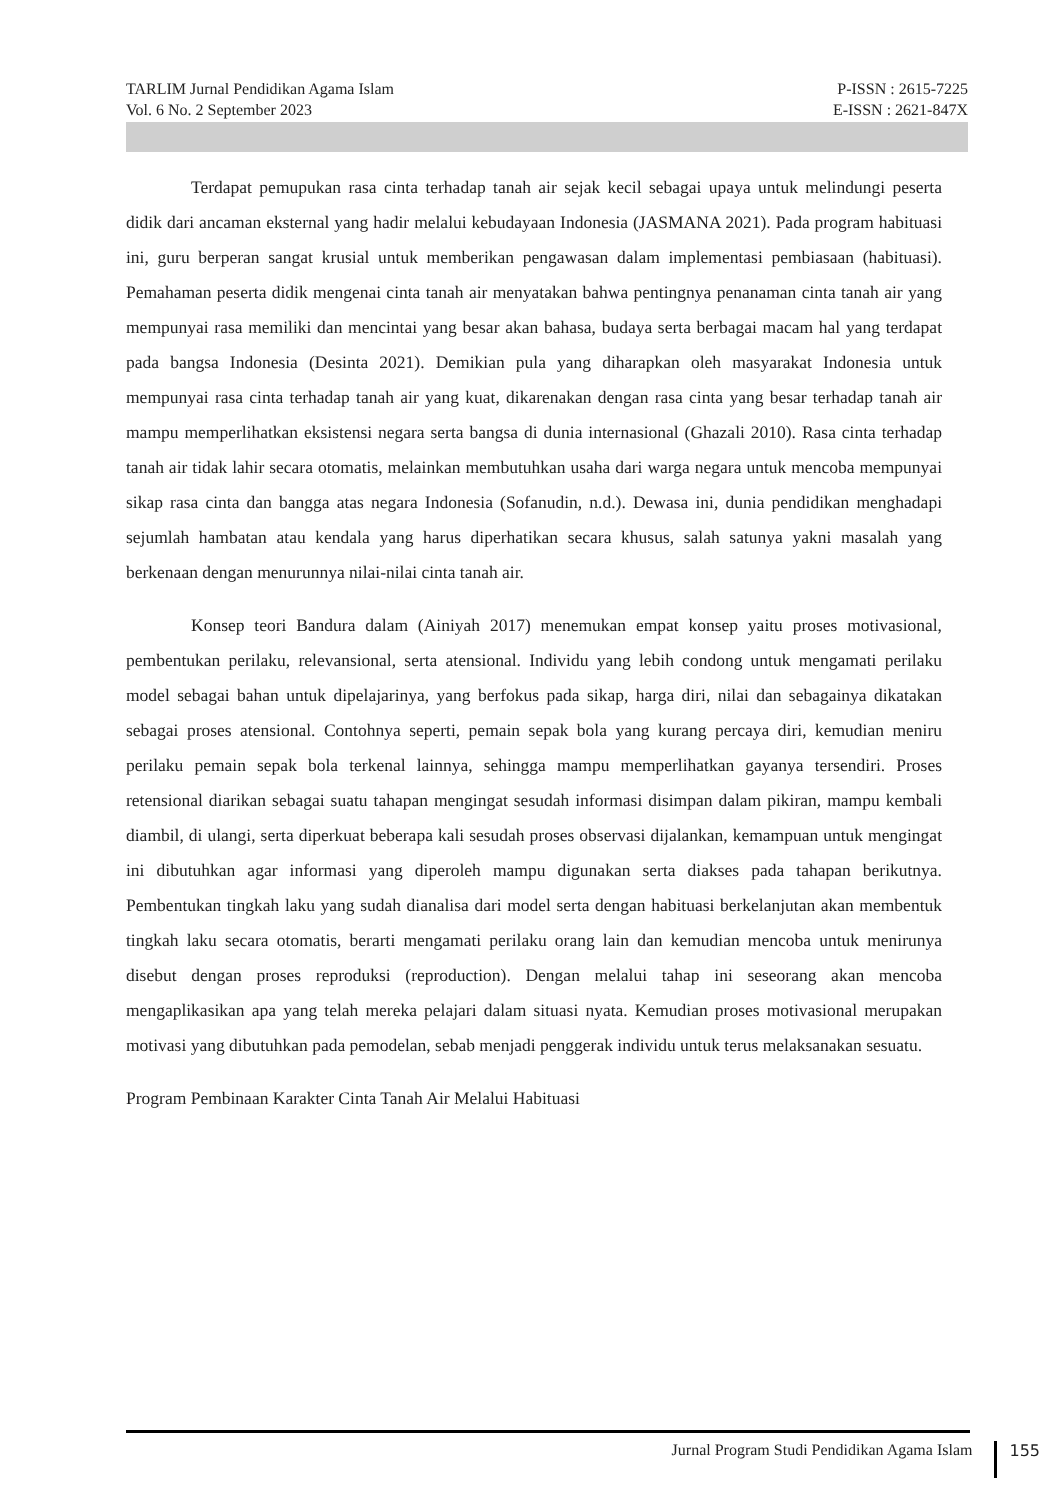TARLIM Jurnal Pendidikan Agama Islam P-ISSN : 2615-7225
Vol. 6 No. 2 September 2023 E-ISSN : 2621-847X
Terdapat pemupukan rasa cinta terhadap tanah air sejak kecil sebagai upaya untuk melindungi peserta didik dari ancaman eksternal yang hadir melalui kebudayaan Indonesia (JASMANA 2021). Pada program habituasi ini, guru berperan sangat krusial untuk memberikan pengawasan dalam implementasi pembiasaan (habituasi). Pemahaman peserta didik mengenai cinta tanah air menyatakan bahwa pentingnya penanaman cinta tanah air yang mempunyai rasa memiliki dan mencintai yang besar akan bahasa, budaya serta berbagai macam hal yang terdapat pada bangsa Indonesia (Desinta 2021). Demikian pula yang diharapkan oleh masyarakat Indonesia untuk mempunyai rasa cinta terhadap tanah air yang kuat, dikarenakan dengan rasa cinta yang besar terhadap tanah air mampu memperlihatkan eksistensi negara serta bangsa di dunia internasional (Ghazali 2010). Rasa cinta terhadap tanah air tidak lahir secara otomatis, melainkan membutuhkan usaha dari warga negara untuk mencoba mempunyai sikap rasa cinta dan bangga atas negara Indonesia (Sofanudin, n.d.). Dewasa ini, dunia pendidikan menghadapi sejumlah hambatan atau kendala yang harus diperhatikan secara khusus, salah satunya yakni masalah yang berkenaan dengan menurunnya nilai-nilai cinta tanah air.
Konsep teori Bandura dalam (Ainiyah 2017) menemukan empat konsep yaitu proses motivasional, pembentukan perilaku, relevansional, serta atensional. Individu yang lebih condong untuk mengamati perilaku model sebagai bahan untuk dipelajarinya, yang berfokus pada sikap, harga diri, nilai dan sebagainya dikatakan sebagai proses atensional. Contohnya seperti, pemain sepak bola yang kurang percaya diri, kemudian meniru perilaku pemain sepak bola terkenal lainnya, sehingga mampu memperlihatkan gayanya tersendiri. Proses retensional diarikan sebagai suatu tahapan mengingat sesudah informasi disimpan dalam pikiran, mampu kembali diambil, di ulangi, serta diperkuat beberapa kali sesudah proses observasi dijalankan, kemampuan untuk mengingat ini dibutuhkan agar informasi yang diperoleh mampu digunakan serta diakses pada tahapan berikutnya. Pembentukan tingkah laku yang sudah dianalisa dari model serta dengan habituasi berkelanjutan akan membentuk tingkah laku secara otomatis, berarti mengamati perilaku orang lain dan kemudian mencoba untuk menirunya disebut dengan proses reproduksi (reproduction). Dengan melalui tahap ini seseorang akan mencoba mengaplikasikan apa yang telah mereka pelajari dalam situasi nyata. Kemudian proses motivasional merupakan motivasi yang dibutuhkan pada pemodelan, sebab menjadi penggerak individu untuk terus melaksanakan sesuatu.
Program Pembinaan Karakter Cinta Tanah Air Melalui Habituasi
Jurnal Program Studi Pendidikan Agama Islam 155